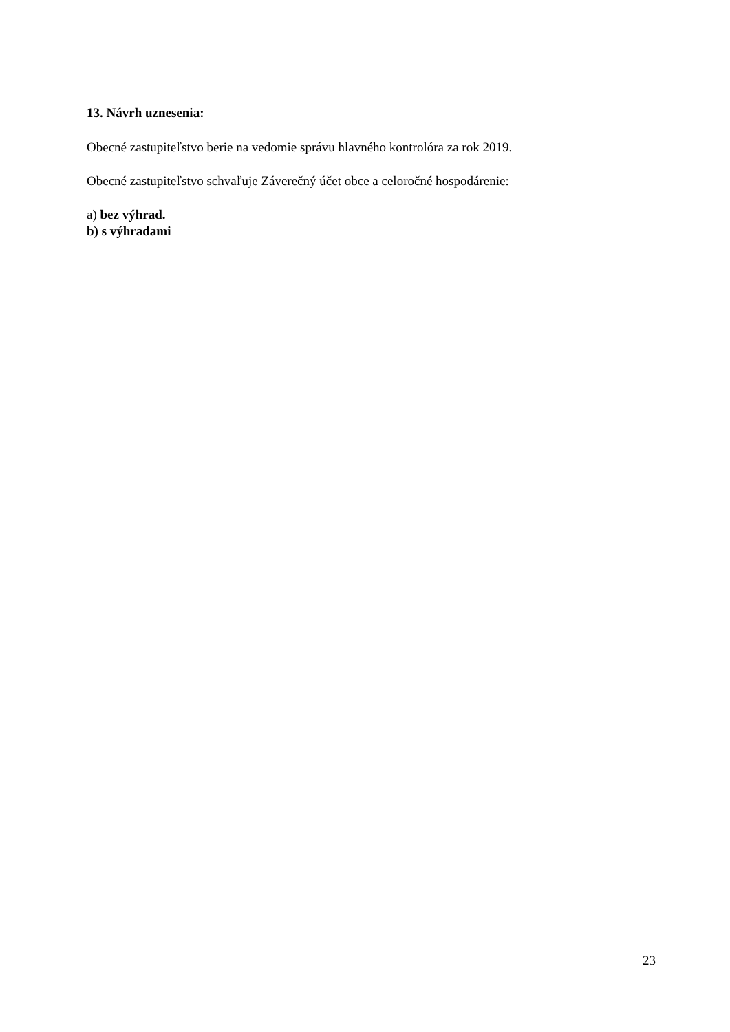13. Návrh uznesenia:
Obecné zastupiteľstvo berie na vedomie správu hlavného kontrolóra za rok 2019.
Obecné zastupiteľstvo schvaľuje Záverečný účet obce a celoročné hospodárenie:
a) bez výhrad.
b) s výhradami
23